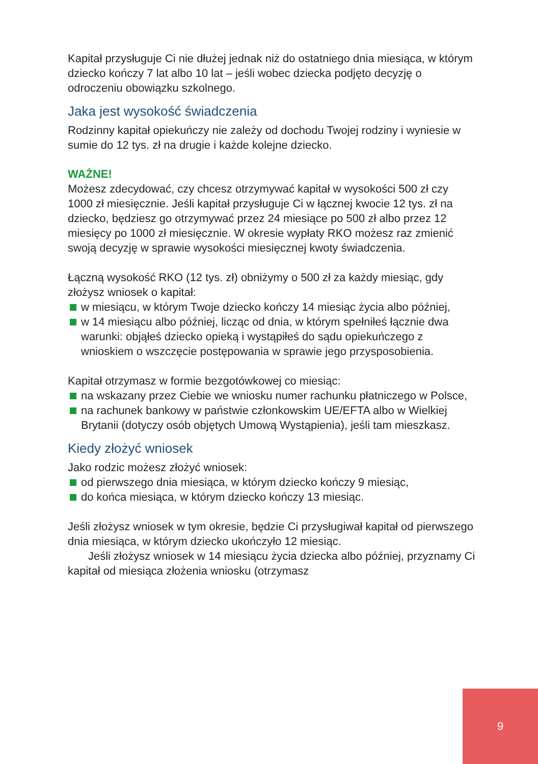Kapitał przysługuje Ci nie dłużej jednak niż do ostatniego dnia miesiąca, w którym dziecko kończy 7 lat albo 10 lat – jeśli wobec dziecka podjęto decyzję o odroczeniu obowiązku szkolnego.
Jaka jest wysokość świadczenia
Rodzinny kapitał opiekuńczy nie zależy od dochodu Twojej rodziny i wyniesie w sumie do 12 tys. zł na drugie i każde kolejne dziecko.
WAŻNE!
Możesz zdecydować, czy chcesz otrzymywać kapitał w wysokości 500 zł czy 1000 zł miesięcznie. Jeśli kapitał przysługuje Ci w łącznej kwocie 12 tys. zł na dziecko, będziesz go otrzymywać przez 24 miesiące po 500 zł albo przez 12 miesięcy po 1000 zł miesięcznie. W okresie wypłaty RKO możesz raz zmienić swoją decyzję w sprawie wysokości miesięcznej kwoty świadczenia.
Łączną wysokość RKO (12 tys. zł) obniżymy o 500 zł za każdy miesiąc, gdy złożysz wniosek o kapitał:
w miesiącu, w którym Twoje dziecko kończy 14 miesiąc życia albo później,
w 14 miesiącu albo później, licząc od dnia, w którym spełniłeś łącznie dwa warunki: objąłeś dziecko opieką i wystąpiłeś do sądu opiekuńczego z wnioskiem o wszczęcie postępowania w sprawie jego przysposobienia.
Kapitał otrzymasz w formie bezgotówkowej co miesiąc:
na wskazany przez Ciebie we wniosku numer rachunku płatniczego w Polsce,
na rachunek bankowy w państwie członkowskim UE/EFTA albo w Wielkiej Brytanii (dotyczy osób objętych Umową Wystąpienia), jeśli tam mieszkasz.
Kiedy złożyć wniosek
Jako rodzic możesz złożyć wniosek:
od pierwszego dnia miesiąca, w którym dziecko kończy 9 miesiąc,
do końca miesiąca, w którym dziecko kończy 13 miesiąc.
Jeśli złożysz wniosek w tym okresie, będzie Ci przysługiwał kapitał od pierwszego dnia miesiąca, w którym dziecko ukończyło 12 miesiąc.
Jeśli złożysz wniosek w 14 miesiącu życia dziecka albo później, przyznamy Ci kapitał od miesiąca złożenia wniosku (otrzymasz
9